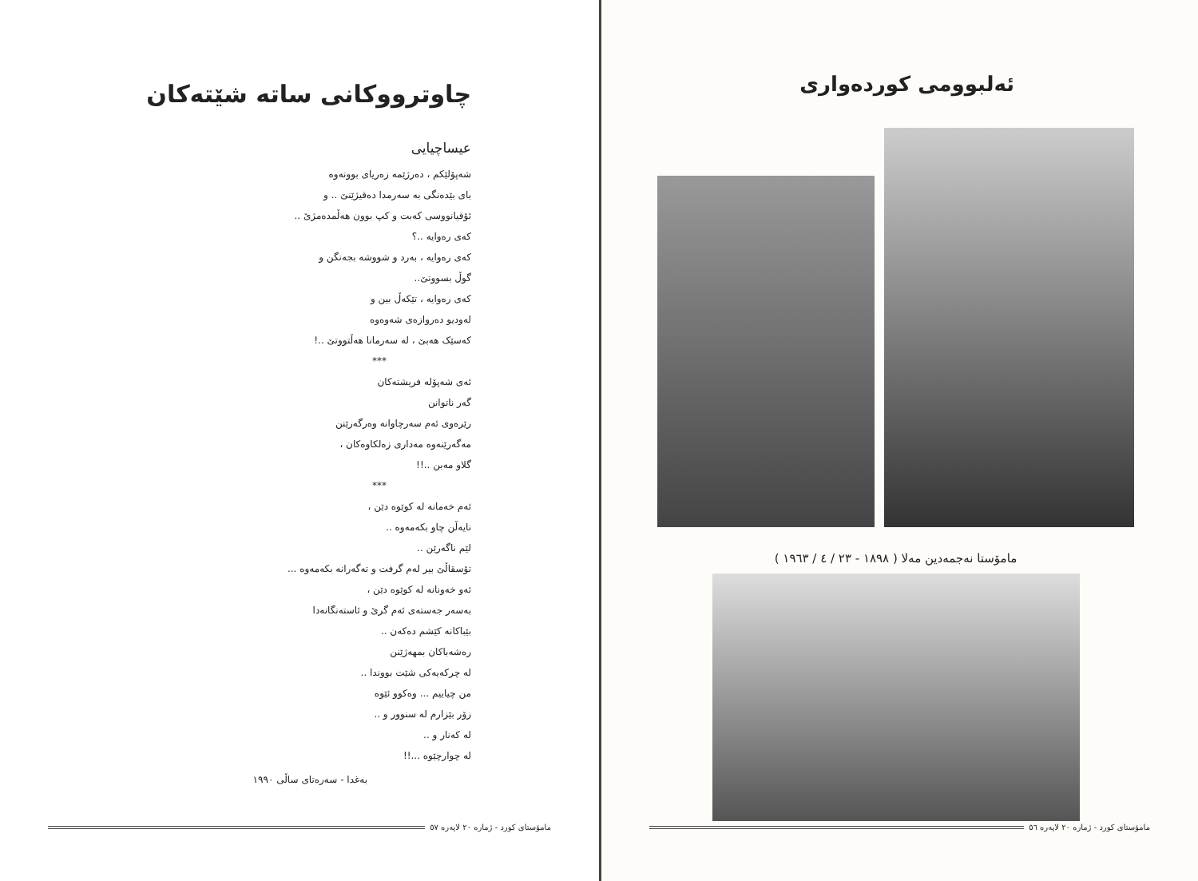چاوترووکانی ساتە شێتەکان
عیساچیایی
شەپۆلێکم ، دەرژێمە زەریای بوونەوە
بای بێدەنگی بە سەرمدا دەقیژێنێ .. و
ئۆقیانووسی کەبت و کپ بوون هەڵمدەمژێ ..
کەی رەوایە ..؟
کەی رەوایە ، بەرد و شووشە بجەنگن و
گوڵ بسووتێ..
کەی رەوایە ، تێکەڵ بین و
لەودیو دەروازەی شەوەوە
کەسێک هەبێ ، لە سەرمانا هەڵتووتێ ..!
***
ئەی شەپۆلە فریشتەکان
گەر ناتوانن
رێرەوی ئەم سەرچاوانە وەرگەرێنن
مەگەرێنەوە مەداری زەلکاوەکان ،
گلاو مەبن ..!!
***
ئەم خەمانە لە کوێوە دێن ،
نایەڵن چاو بکەمەوە ..
لێم ناگەرێن ..
تۆسقاڵێ بیر لەم گرفت و تەگەرانە بکەمەوە ...
ئەو خەونانە لە کوێوە دێن ،
بەسەر جەستەی ئەم گرێ و ئاستەنگانەدا
بێباکانە کێشم دەکەن ..
رەشەباکان بمهەژێنن
لە چرکەیەکی شێت بووندا ..
من چیاییم ... وەکوو ئێوە
زۆر بێزارم لە سنوور و ..
لە کەنار و ..
لە چوارچێوە ...!!
بەغدا - سەرەتای ساڵی ١٩٩٠
مامۆستای کورد - ژمارە ٢٠ لاپەرە ٥٧
ئەلبوومی کوردەواری
مامۆستا نەجمەدین مەلا ( ١٨٩٨ - ٢٣ / ٤ / ١٩٦٣ )
مامۆستای کورد - ژمارە ٢٠ لاپەرە ٥٦